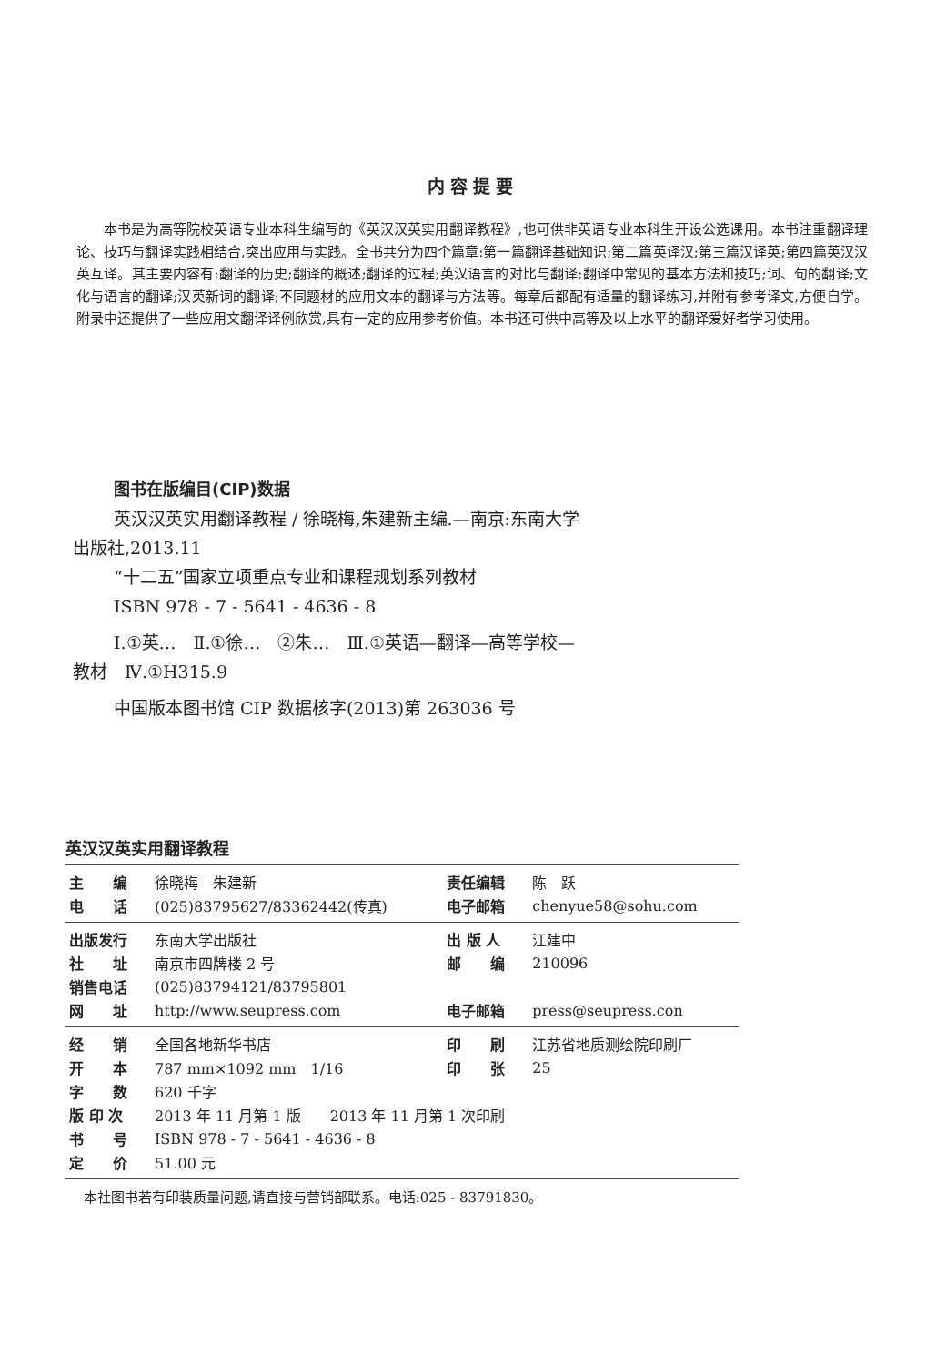内容提要
本书是为高等院校英语专业本科生编写的《英汉汉英实用翻译教程》,也可供非英语专业本科生开设公选课用。本书注重翻译理论、技巧与翻译实践相结合,突出应用与实践。全书共分为四个篇章:第一篇翻译基础知识;第二篇英译汉;第三篇汉译英;第四篇英汉汉英互译。其主要内容有:翻译的历史;翻译的概述;翻译的过程;英汉语言的对比与翻译;翻译中常见的基本方法和技巧;词、句的翻译;文化与语言的翻译;汉英新词的翻译;不同题材的应用文本的翻译与方法等。每章后都配有适量的翻译练习,并附有参考译文,方便自学。附录中还提供了一些应用文翻译译例欣赏,具有一定的应用参考价值。本书还可供中高等及以上水平的翻译爱好者学习使用。
图书在版编目(CIP)数据
英汉汉英实用翻译教程 / 徐晓梅,朱建新主编.—南京:东南大学出版社,2013.11
“十二五”国家立项重点专业和课程规划系列教材
ISBN 978 - 7 - 5641 - 4636 - 8
Ⅰ.①英…　Ⅱ.①徐…　②朱…　Ⅲ.①英语—翻译—高等学校—教材　Ⅳ.①H315.9
中国版本图书馆 CIP 数据核字(2013)第 263036 号
英汉汉英实用翻译教程
| 主 编 | 徐晓梅 朱建新 | 责任编辑 | 陈 跃 |
| 电 话 | (025)83795627/83362442(传真) | 电子邮箱 | chenyue58@sohu.com |
| 出版发行 | 东南大学出版社 | 出 版 人 | 江建中 |
| 社 址 | 南京市四牌楼 2 号 | 邮 编 | 210096 |
| 销售电话 | (025)83794121/83795801 | | |
| 网 址 | http://www.seupress.com | 电子邮箱 | press@seupress.con |
| 经 销 | 全国各地新华书店 | 印 刷 | 江苏省地质测绘院印刷厂 |
| 开 本 | 787 mm×1092 mm 1/16 | 印 张 | 25 |
| 字 数 | 620 千字 | | |
| 版 印 次 | 2013 年 11 月第 1 版 2013 年 11 月第 1 次印刷 | | |
| 书 号 | ISBN 978 - 7 - 5641 - 4636 - 8 | | |
| 定 价 | 51.00 元 | | |
本社图书若有印装质量问题,请直接与营销部联系。电话:025 - 83791830。